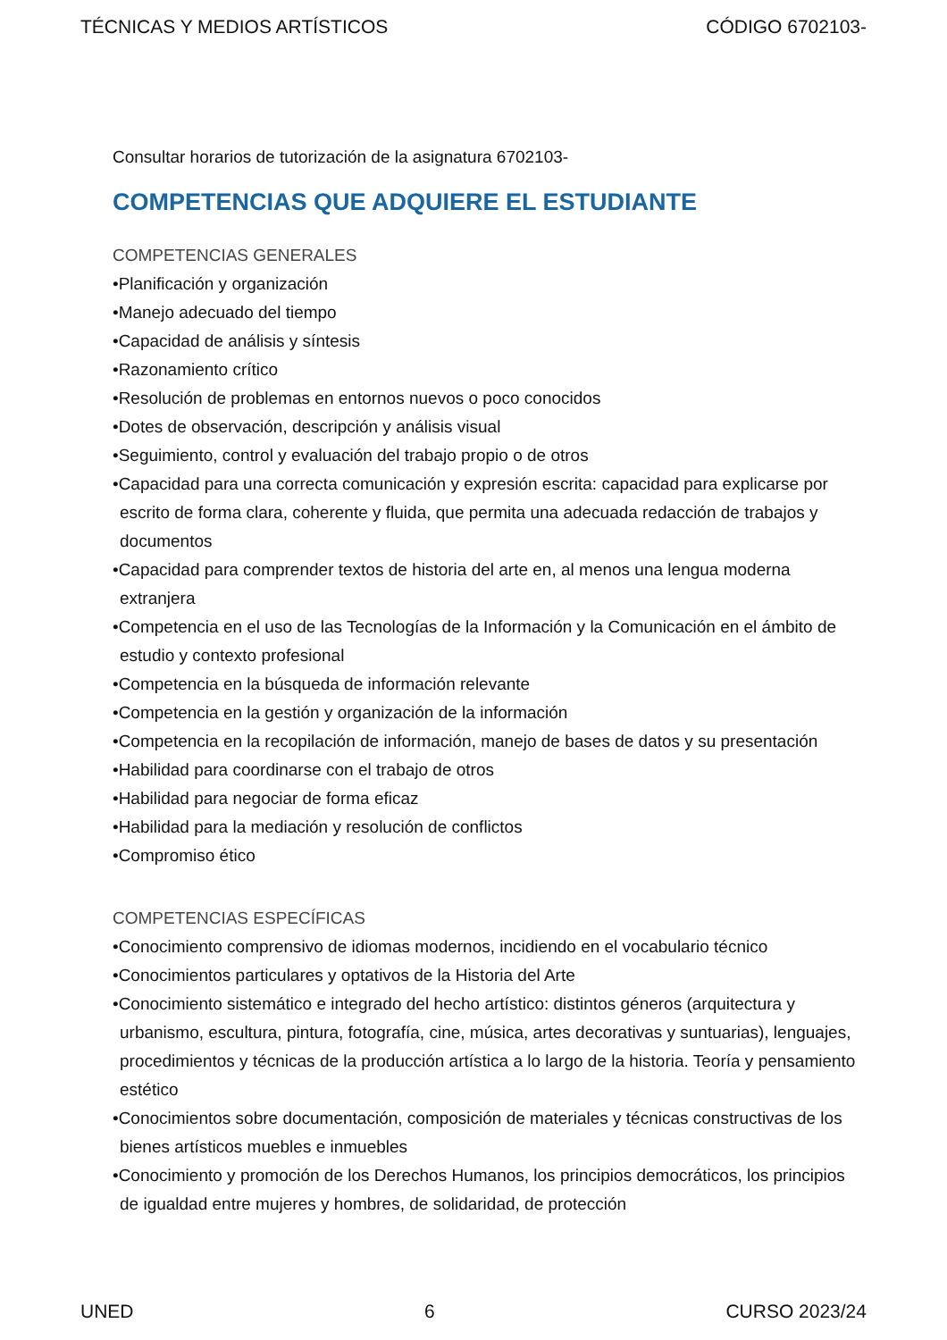TÉCNICAS Y MEDIOS ARTÍSTICOS CÓDIGO 6702103-
Consultar horarios de tutorización de la asignatura 6702103-
COMPETENCIAS QUE ADQUIERE EL ESTUDIANTE
COMPETENCIAS GENERALES
•Planificación y organización
•Manejo adecuado del tiempo
•Capacidad de análisis y síntesis
•Razonamiento crítico
•Resolución de problemas en entornos nuevos o poco conocidos
•Dotes de observación, descripción y análisis visual
•Seguimiento, control y evaluación del trabajo propio o de otros
•Capacidad para una correcta comunicación y expresión escrita: capacidad para explicarse por escrito de forma clara, coherente y fluida, que permita una adecuada redacción de trabajos y documentos
•Capacidad para comprender textos de historia del arte en, al menos una lengua moderna extranjera
•Competencia en el uso de las Tecnologías de la Información y la Comunicación en el ámbito de estudio y contexto profesional
•Competencia en la búsqueda de información relevante
•Competencia en la gestión y organización de la información
•Competencia en la recopilación de información, manejo de bases de datos y su presentación
•Habilidad para coordinarse con el trabajo de otros
•Habilidad para negociar de forma eficaz
•Habilidad para la mediación y resolución de conflictos
•Compromiso ético
COMPETENCIAS ESPECÍFICAS
•Conocimiento comprensivo de idiomas modernos, incidiendo en el vocabulario técnico
•Conocimientos particulares y optativos de la Historia del Arte
•Conocimiento sistemático e integrado del hecho artístico: distintos géneros (arquitectura y urbanismo, escultura, pintura, fotografía, cine, música, artes decorativas y suntuarias), lenguajes, procedimientos y técnicas de la producción artística a lo largo de la historia. Teoría y pensamiento estético
•Conocimientos sobre documentación, composición de materiales y técnicas constructivas de los bienes artísticos muebles e inmuebles
•Conocimiento y promoción de los Derechos Humanos, los principios democráticos, los principios de igualdad entre mujeres y hombres, de solidaridad, de protección
UNED 6 CURSO 2023/24